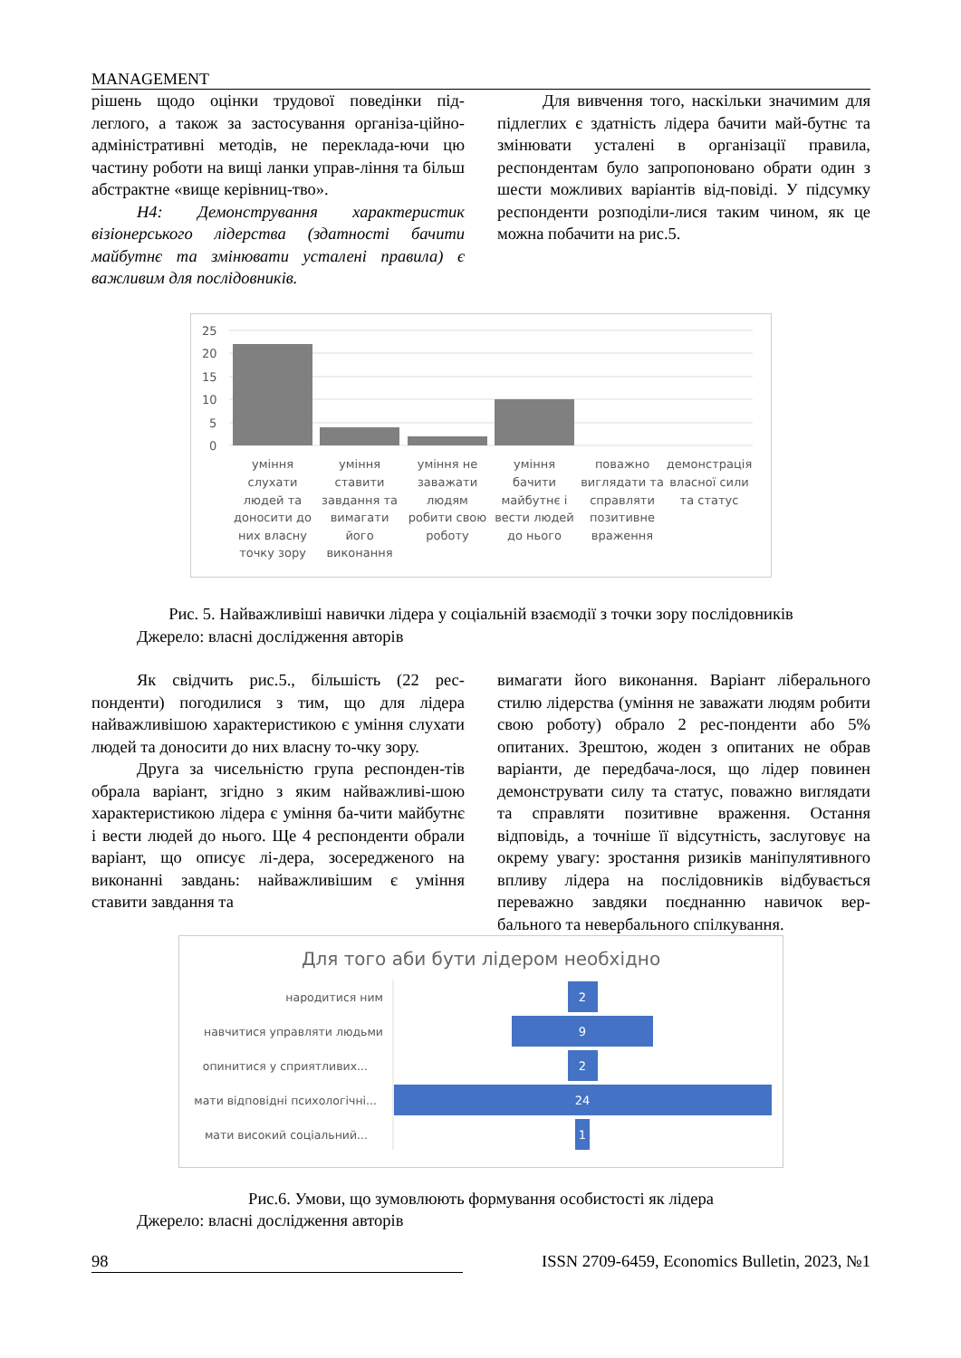MANAGEMENT
рішень щодо оцінки трудової поведінки під-леглого, а також за застосування організа-ційно-адміністративні методів, не переклада-ючи цю частину роботи на вищі ланки управ-ління та більш абстрактне «вище керівниц-тво».
H4: Демонстрування характеристик візіонерського лідерства (здатності бачити майбутнє та змінювати усталені правила) є важливим для послідовників.
Для вивчення того, наскільки значимим для підлеглих є здатність лідера бачити май-бутнє та змінювати усталені в організації правила, респондентам було запропоновано обрати один з шести можливих варіантів від-повіді. У підсумку респонденти розподіли-лися таким чином, як це можна побачити на рис.5.
25
20
15
10
5
0
уміння
слухати
людей та
доносити до
них власну
точку зору
уміння
ставити
завдання та
вимагати
його
виконання
уміння не
заважати
людям
робити свою
роботу
уміння
бачити
майбутнє і
вести людей
до нього
поважно
виглядати та
справляти
позитивне
враження
демонстрація
власної сили
та статус
Рис. 5. Найважливіші навички лідера у соціальній взаємодії з точки зору послідовників
Джерело: власні дослідження авторів
Як свідчить рис.5., більшість (22 рес-понденти) погодилися з тим, що для лідера найважливішою характеристикою є уміння слухати людей та доносити до них власну то-чку зору.
Друга за чисельністю група респонден-тів обрала варіант, згідно з яким найважливі-шою характеристикою лідера є уміння ба-чити майбутнє і вести людей до нього. Ще 4 респонденти обрали варіант, що описує лі-дера, зосередженого на виконанні завдань: найважливішим є уміння ставити завдання та
вимагати його виконання. Варіант ліберального стилю лідерства (уміння не заважати людям робити свою роботу) обрало 2 рес-понденти або 5% опитаних. Зрештою, жоден з опитаних не обрав варіанти, де передбача-лося, що лідер повинен демонструвати силу та статус, поважно виглядати та справляти позитивне враження. Остання відповідь, а точніше її відсутність, заслуговує на окрему увагу: зростання ризиків маніпулятивного впливу лідера на послідовників відбувається переважно завдяки поєднанню навичок вер-бального та невербального спілкування.
Для того аби бути лідером необхідно
народитися ним
навчитися управляти людьми
опинитися у сприятливих...
мати відповідні психологічні...
мати високий соціальний...
2
9
2
24
1
Рис.6. Умови, що зумовлюють формування особистості як лідера
Джерело: власні дослідження авторів
98 ISSN 2709-6459, Economics Bulletin, 2023, №1